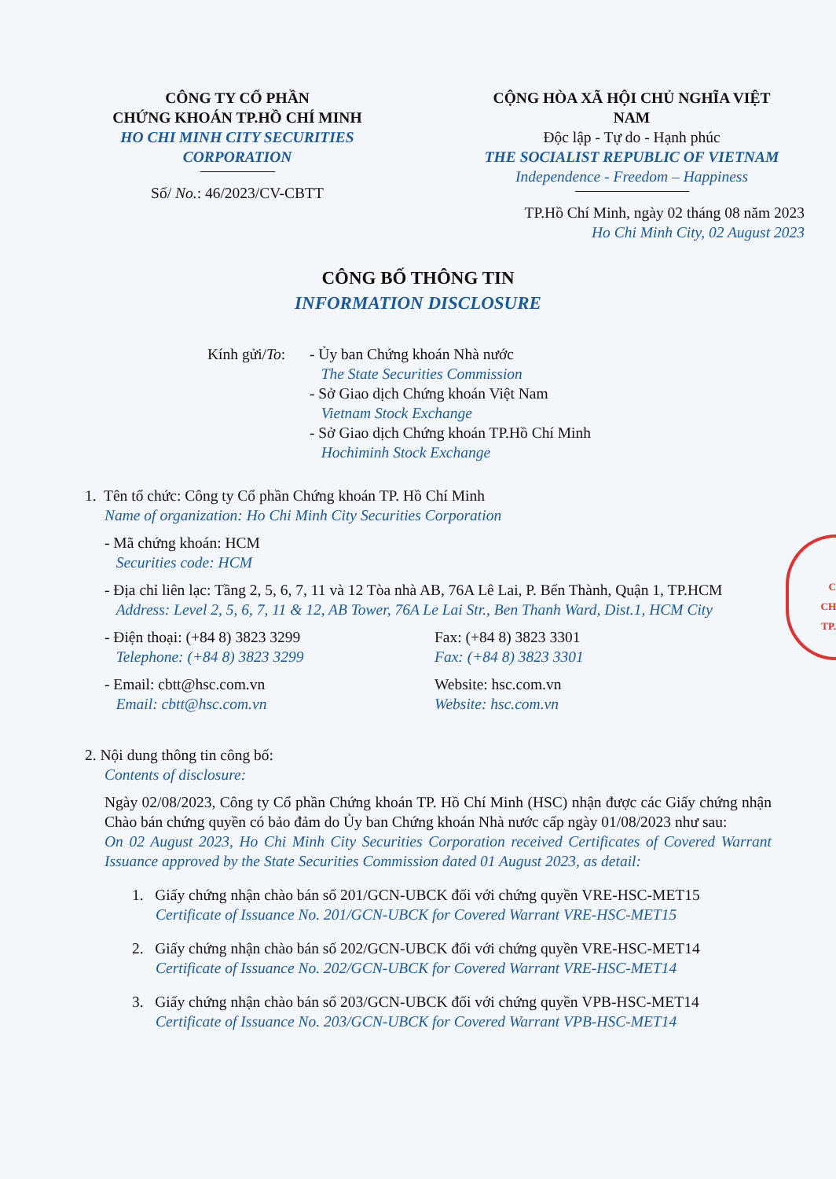CÔNG TY CỔ PHẦN
CHỨNG KHOÁN TP.HỒ CHÍ MINH
HO CHI MINH CITY SECURITIES
CORPORATION
Số/ No.: 46/2023/CV-CBTT
CỘNG HÒA XÃ HỘI CHỦ NGHĨA VIỆT NAM
Độc lập - Tự do - Hạnh phúc
THE SOCIALIST REPUBLIC OF VIETNAM
Independence - Freedom – Happiness
TP.Hồ Chí Minh, ngày 02 tháng 08 năm 2023
Ho Chi Minh City, 02 August 2023
CÔNG BỐ THÔNG TIN
INFORMATION DISCLOSURE
Kính gửi/To:
- Ủy ban Chứng khoán Nhà nước
The State Securities Commission
- Sở Giao dịch Chứng khoán Việt Nam
Vietnam Stock Exchange
- Sở Giao dịch Chứng khoán TP.Hồ Chí Minh
Hochiminh Stock Exchange
1. Tên tổ chức: Công ty Cổ phần Chứng khoán TP. Hồ Chí Minh
Name of organization: Ho Chi Minh City Securities Corporation
- Mã chứng khoán: HCM
Securities code: HCM
- Địa chỉ liên lạc: Tầng 2, 5, 6, 7, 11 và 12 Tòa nhà AB, 76A Lê Lai, P. Bến Thành, Quận 1, TP.HCM
Address: Level 2, 5, 6, 7, 11 & 12, AB Tower, 76A Le Lai Str., Ben Thanh Ward, Dist.1, HCM City
- Điện thoại: (+84 8) 3823 3299
Telephone: (+84 8) 3823 3299
Fax: (+84 8) 3823 3301
Fax: (+84 8) 3823 3301
- Email: cbtt@hsc.com.vn
Email: cbtt@hsc.com.vn
Website: hsc.com.vn
Website: hsc.com.vn
2. Nội dung thông tin công bố:
Contents of disclosure:
Ngày 02/08/2023, Công ty Cổ phần Chứng khoán TP. Hồ Chí Minh (HSC) nhận được các Giấy chứng nhận Chào bán chứng quyền có bảo đảm do Ủy ban Chứng khoán Nhà nước cấp ngày 01/08/2023 như sau:
On 02 August 2023, Ho Chi Minh City Securities Corporation received Certificates of Covered Warrant Issuance approved by the State Securities Commission dated 01 August 2023, as detail:
1. Giấy chứng nhận chào bán số 201/GCN-UBCK đối với chứng quyền VRE-HSC-MET15
Certificate of Issuance No. 201/GCN-UBCK for Covered Warrant VRE-HSC-MET15
2. Giấy chứng nhận chào bán số 202/GCN-UBCK đối với chứng quyền VRE-HSC-MET14
Certificate of Issuance No. 202/GCN-UBCK for Covered Warrant VRE-HSC-MET14
3. Giấy chứng nhận chào bán số 203/GCN-UBCK đối với chứng quyền VPB-HSC-MET14
Certificate of Issuance No. 203/GCN-UBCK for Covered Warrant VPB-HSC-MET14
C
CH
TP.